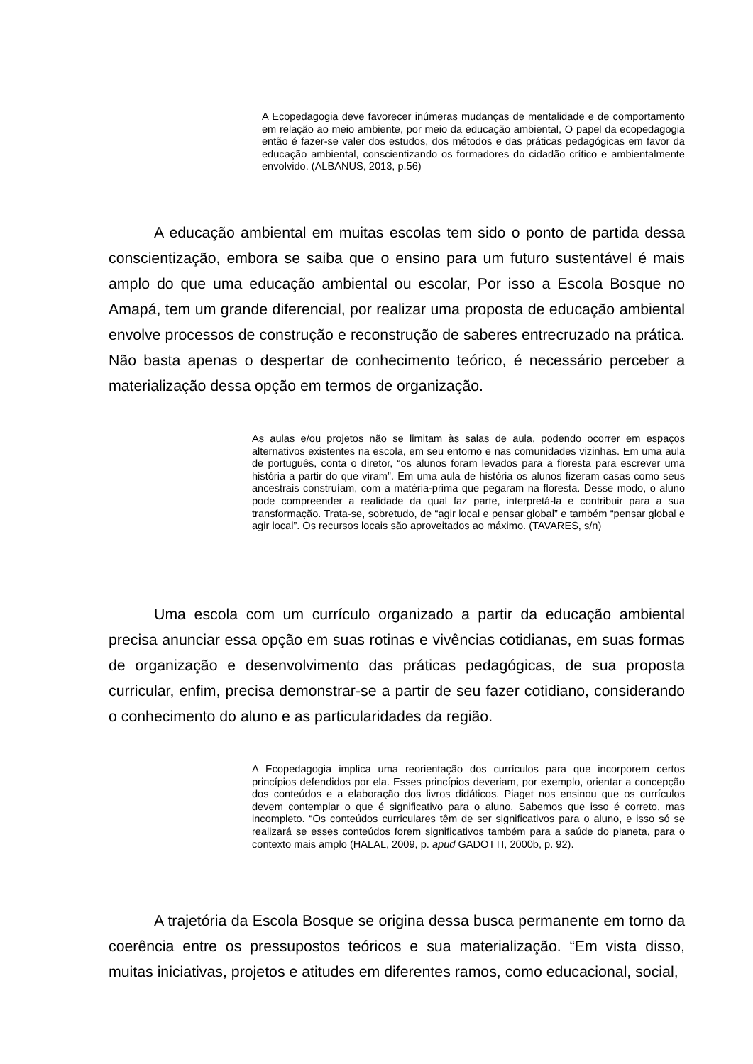A Ecopedagogia deve favorecer inúmeras mudanças de mentalidade e de comportamento em relação ao meio ambiente, por meio da educação ambiental, O papel da ecopedagogia então é fazer-se valer dos estudos, dos métodos e das práticas pedagógicas em favor da educação ambiental, conscientizando os formadores do cidadão crítico e ambientalmente envolvido. (ALBANUS, 2013, p.56)
A educação ambiental em muitas escolas tem sido o ponto de partida dessa conscientização, embora se saiba que o ensino para um futuro sustentável é mais amplo do que uma educação ambiental ou escolar, Por isso a Escola Bosque no Amapá, tem um grande diferencial, por realizar uma proposta de educação ambiental envolve processos de construção e reconstrução de saberes entrecruzado na prática. Não basta apenas o despertar de conhecimento teórico, é necessário perceber a materialização dessa opção em termos de organização.
As aulas e/ou projetos não se limitam às salas de aula, podendo ocorrer em espaços alternativos existentes na escola, em seu entorno e nas comunidades vizinhas. Em uma aula de português, conta o diretor, “os alunos foram levados para a floresta para escrever uma história a partir do que viram”. Em uma aula de história os alunos fizeram casas como seus ancestrais construíam, com a matéria-prima que pegaram na floresta. Desse modo, o aluno pode compreender a realidade da qual faz parte, interpretá-la e contribuir para a sua transformação. Trata-se, sobretudo, de “agir local e pensar global” e também “pensar global e agir local”. Os recursos locais são aproveitados ao máximo. (TAVARES, s/n)
Uma escola com um currículo organizado a partir da educação ambiental precisa anunciar essa opção em suas rotinas e vivências cotidianas, em suas formas de organização e desenvolvimento das práticas pedagógicas, de sua proposta curricular, enfim, precisa demonstrar-se a partir de seu fazer cotidiano, considerando o conhecimento do aluno e as particularidades da região.
A Ecopedagogia implica uma reorientação dos currículos para que incorporem certos princípios defendidos por ela. Esses princípios deveriam, por exemplo, orientar a concepção dos conteúdos e a elaboração dos livros didáticos. Piaget nos ensinou que os currículos devem contemplar o que é significativo para o aluno. Sabemos que isso é correto, mas incompleto. “Os conteúdos curriculares têm de ser significativos para o aluno, e isso só se realizará se esses conteúdos forem significativos também para a saúde do planeta, para o contexto mais amplo (HALAL, 2009, p. apud GADOTTI, 2000b, p. 92).
A trajetória da Escola Bosque se origina dessa busca permanente em torno da coerência entre os pressupostos teóricos e sua materialização. “Em vista disso, muitas iniciativas, projetos e atitudes em diferentes ramos, como educacional, social,